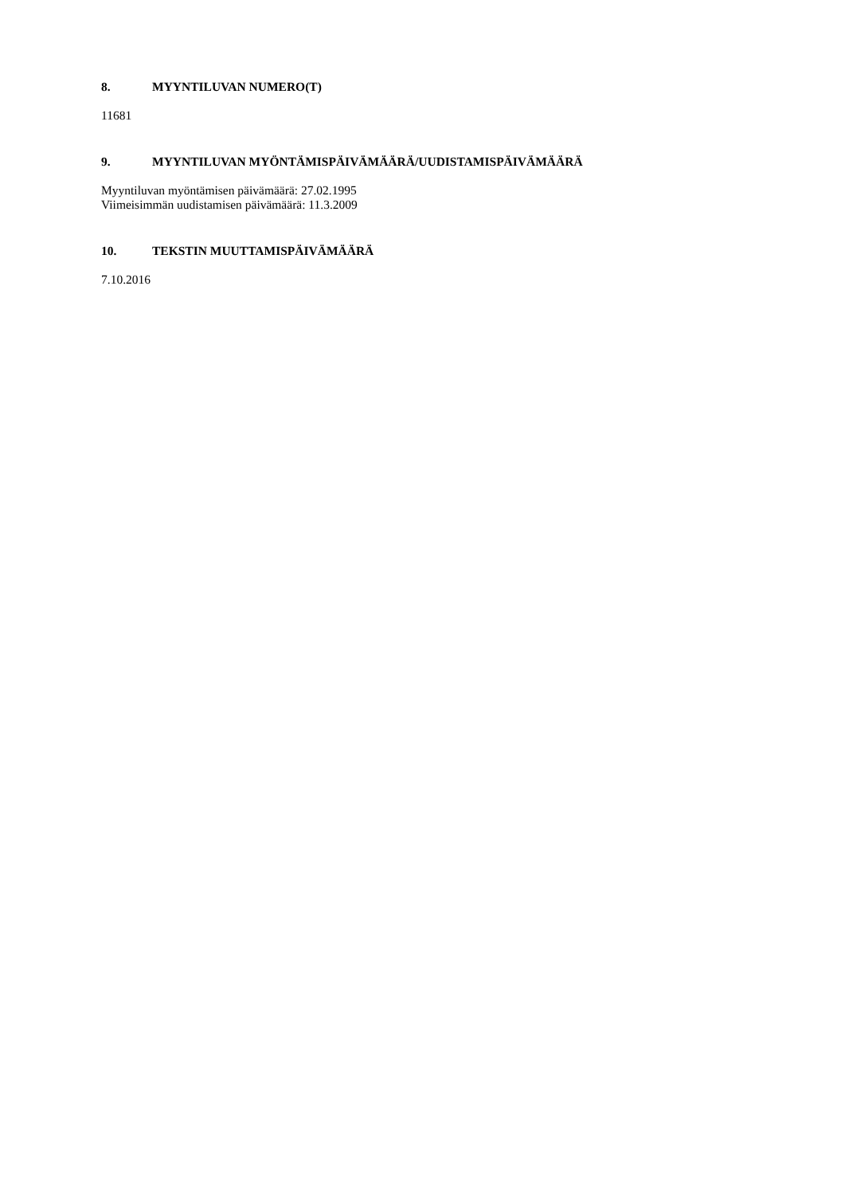8. MYYNTILUVAN NUMERO(T)
11681
9. MYYNTILUVAN MYÖNTÄMISPÄIVÄMÄÄRÄ/UUDISTAMISPÄIVÄMÄÄRÄ
Myyntiluvan myöntämisen päivämäärä: 27.02.1995
Viimeisimmän uudistamisen päivämäärä: 11.3.2009
10. TEKSTIN MUUTTAMISPÄIVÄMÄÄRÄ
7.10.2016